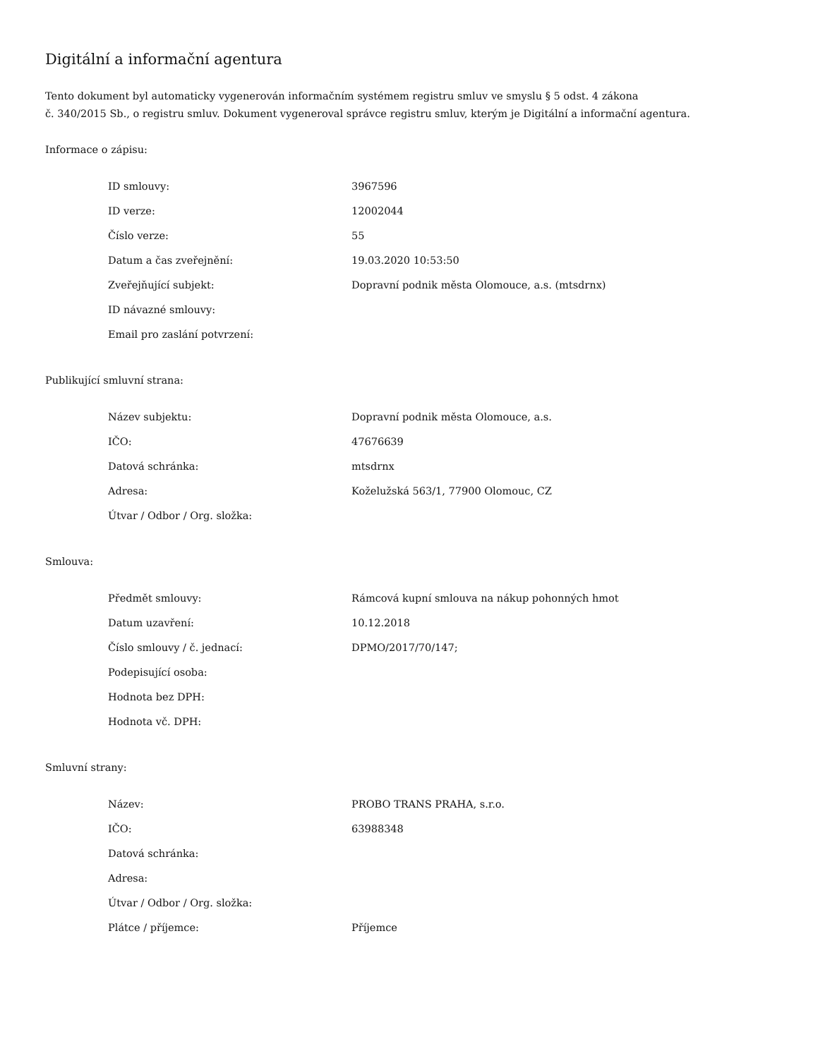Digitální a informační agentura
Tento dokument byl automaticky vygenerován informačním systémem registru smluv ve smyslu § 5 odst. 4 zákona
č. 340/2015 Sb., o registru smluv. Dokument vygeneroval správce registru smluv, kterým je Digitální a informační agentura.
Informace o zápisu:
| ID smlouvy: | 3967596 |
| ID verze: | 12002044 |
| Číslo verze: | 55 |
| Datum a čas zveřejnění: | 19.03.2020 10:53:50 |
| Zveřejňující subjekt: | Dopravní podnik města Olomouce, a.s. (mtsdrnx) |
| ID návazné smlouvy: | |
| Email pro zaslání potvrzení: | |
Publikující smluvní strana:
| Název subjektu: | Dopravní podnik města Olomouce, a.s. |
| IČO: | 47676639 |
| Datová schránka: | mtsdrnx |
| Adresa: | Koželužská 563/1, 77900 Olomouc, CZ |
| Útvar / Odbor / Org. složka: | |
Smlouva:
| Předmět smlouvy: | Rámcová kupní smlouva na nákup pohonných hmot |
| Datum uzavření: | 10.12.2018 |
| Číslo smlouvy / č. jednací: | DPMO/2017/70/147; |
| Podepisující osoba: | |
| Hodnota bez DPH: | |
| Hodnota vč. DPH: | |
Smluvní strany:
| Název: | PROBO TRANS PRAHA, s.r.o. |
| IČO: | 63988348 |
| Datová schránka: | |
| Adresa: | |
| Útvar / Odbor / Org. složka: | |
| Plátce / příjemce: | Příjemce |